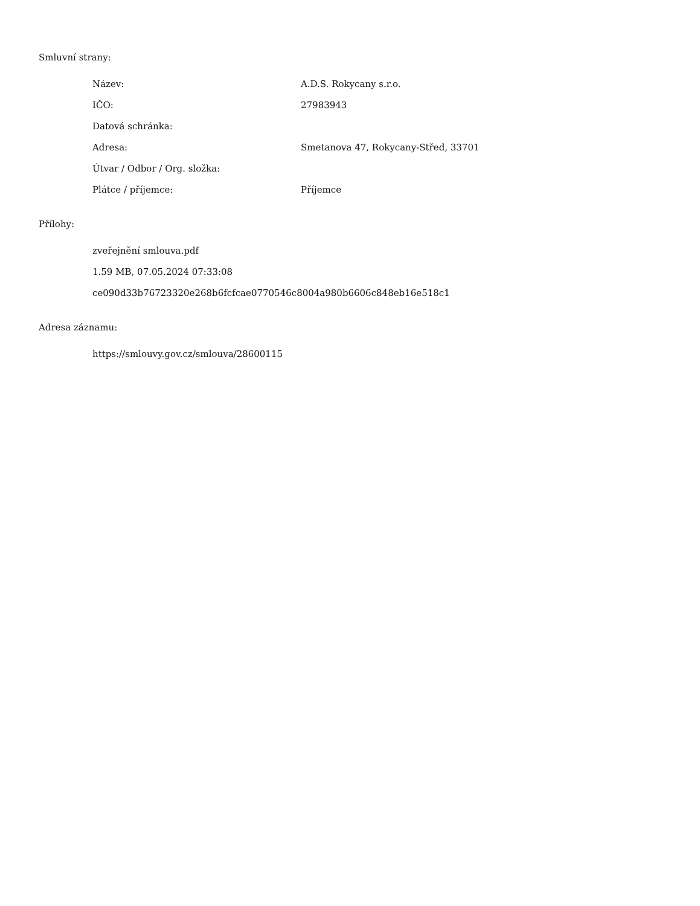Smluvní strany:
| Název: | A.D.S. Rokycany s.r.o. |
| IČO: | 27983943 |
| Datová schránka: | |
| Adresa: | Smetanova 47, Rokycany-Střed, 33701 |
| Útvar / Odbor / Org. složka: | |
| Plátce / příjemce: | Příjemce |
Přílohy:
zveřejnění smlouva.pdf
1.59 MB, 07.05.2024 07:33:08
ce090d33b76723320e268b6fcfcae0770546c8004a980b6606c848eb16e518c1
Adresa záznamu:
https://smlouvy.gov.cz/smlouva/28600115